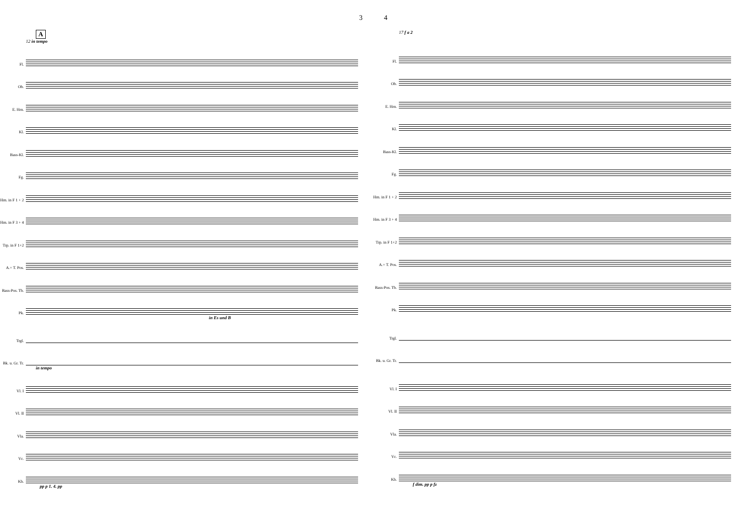3 4
A
12 in tempo
Fl.
Ob.
E. Hrn.
Kl.
Bass-Kl.
Fg.
Hrn. in F 1 + 2
Hrn. in F 3 + 4
Trp. in F 1+2
A.+ T. Pos.
Bass-Pos. Tb.
Pk.
in Es und B
Trgl.
Bk. u. Gr. Tr.
in tempo
Vl. I
Vl. II
Vla.
Vc.
Kb.
pp p 1. 4. pp
17 f a 2
Fl.
Ob.
E. Hrn.
Kl.
Bass-Kl.
Fg.
Hrn. in F 1 + 2
Hrn. in F 3 + 4
Trp. in F 1+2
A.+ T. Pos.
Bass-Pos. Tb.
Pk.
Trgl.
Bk. u. Gr. Tr.
Vl. I
Vl. II
Vla.
Vc.
Kb.
f dim. pp p fz